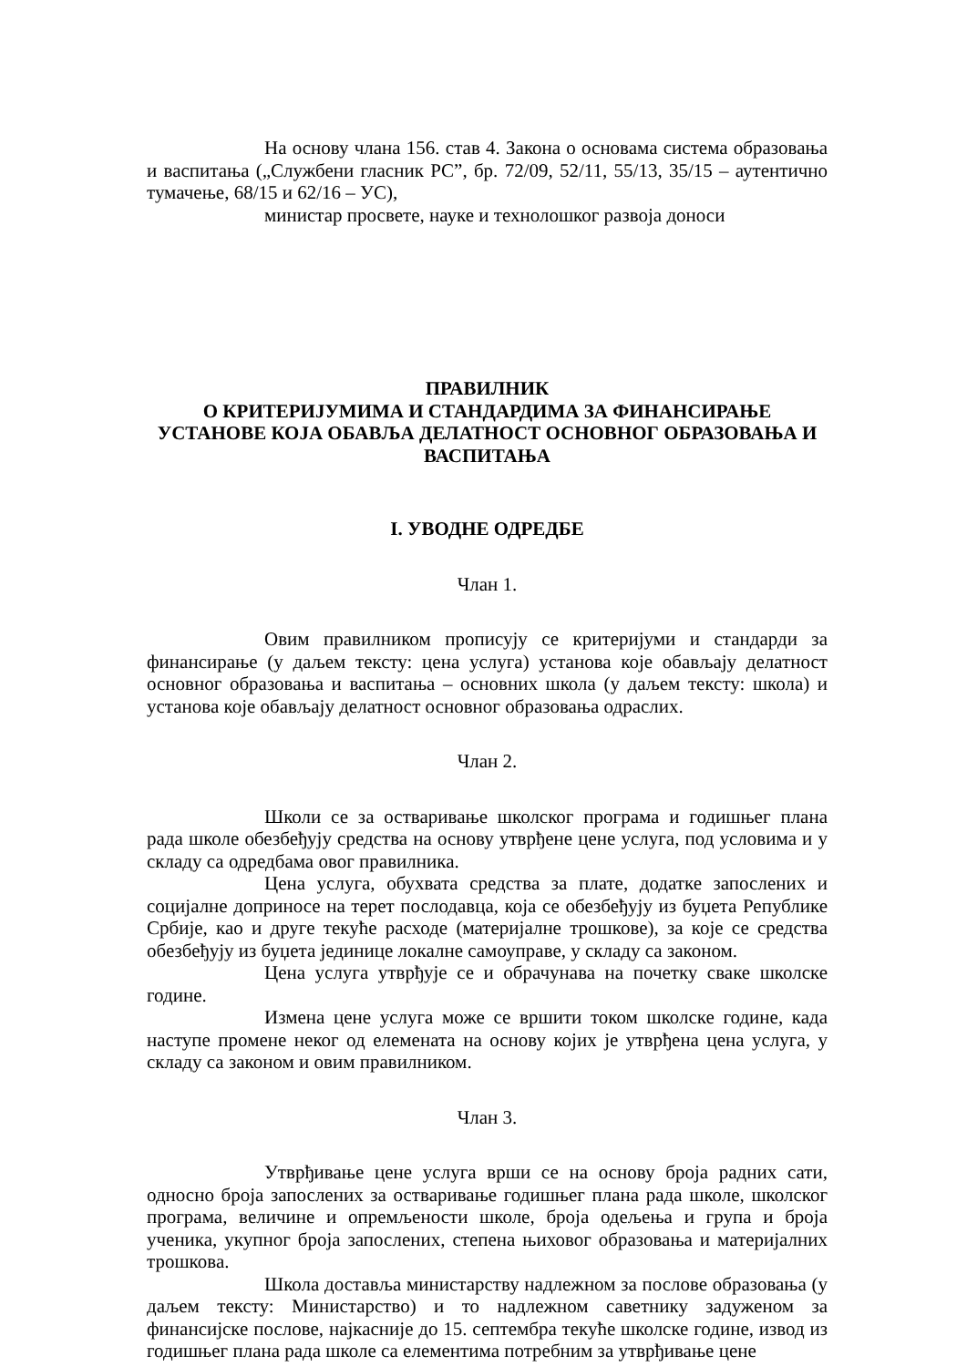На основу члана 156. став 4. Закона о основама система образовања и васпитања („Службени гласник РС”, бр. 72/09, 52/11, 55/13, 35/15 – аутентично тумачење, 68/15 и 62/16 – УС),
министар просвете, науке и технолошког развоја доноси
ПРАВИЛНИК
О КРИТЕРИЈУМИМА И СТАНДАРДИМА ЗА ФИНАНСИРАЊЕ УСТАНОВЕ КОЈА ОБАВЉА ДЕЛАТНОСТ ОСНОВНОГ ОБРАЗОВАЊА И ВАСПИТАЊА
I. УВОДНЕ ОДРЕДБЕ
Члан 1.
Овим правилником прописују се критеријуми и стандарди за финансирање (у даљем тексту: цена услуга) установа које обављају делатност основног образовања и васпитања – основних школа (у даљем тексту: школа) и установа које обављају делатност основног образовања одраслих.
Члан 2.
Школи се за остваривање школског програма и годишњег плана рада школе обезбеђују средства на основу утврђене цене услуга, под условима и у складу са одредбама овог правилника.
Цена услуга, обухвата средства за плате, додатке запослених и социјалне доприносе на терет послодавца, која се обезбеђују из буџета Републике Србије, као и друге текуће расходе (материјалне трошкове), за које се средства обезбеђују из буџета јединице локалне самоуправе, у складу са законом.
Цена услуга утврђује се и обрачунава на почетку сваке школске године.
Измена цене услуга може се вршити током школске године, када наступе промене неког од елемената на основу којих је утврђена цена услуга, у складу са законом и овим правилником.
Члан 3.
Утврђивање цене услуга врши се на основу броја радних сати, односно броја запослених за остваривање годишњег плана рада школе, школског програма, величине и опремљености школе, броја одељења и група и броја ученика, укупног броја запослених, степена њиховог образовања и материјалних трошкова.
Школа доставља министарству надлежном за послове образовања (у даљем тексту: Министарство) и то надлежном саветнику задуженом за финансијске послове, најкасније до 15. септембра текуће школске године, извод из годишњег плана рада школе са елементима потребним за утврђивање цене